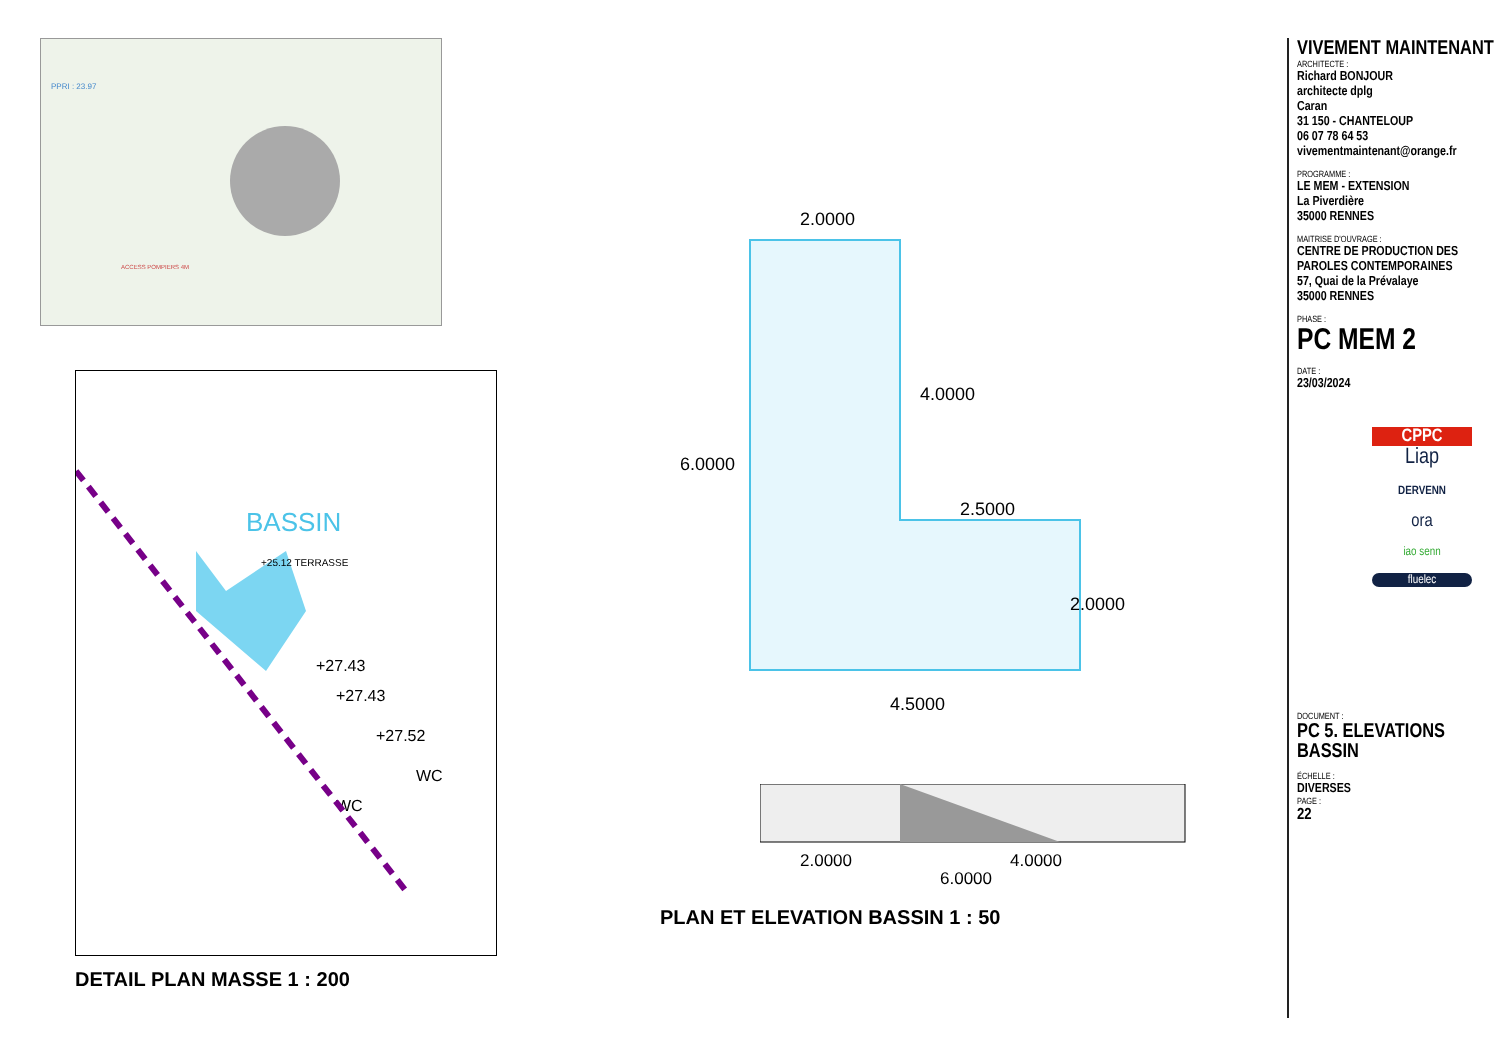PPRI : 23.97
ACCESS POMPIERS 4M
BASSIN
+25.12 TERRASSE
+27.43
+27.43
+27.52
WC
WC
DETAIL PLAN MASSE 1 : 200
2.0000
4.0000
6.0000
2.5000
2.0000
4.5000
2.0000
4.0000
6.0000
PLAN ET ELEVATION BASSIN 1 : 50
VIVEMENT MAINTENANT
ARCHITECTE :
Richard BONJOUR
architecte dplg
Caran
31 150 - CHANTELOUP
06 07 78 64 53
vivementmaintenant@orange.fr
PROGRAMME :
LE MEM - EXTENSION
La Piverdière
35000 RENNES
MAITRISE D'OUVRAGE :
CENTRE DE PRODUCTION DES
PAROLES CONTEMPORAINES
57, Quai de la Prévalaye
35000 RENNES
PHASE :
PC MEM 2
DATE :
23/03/2024
CPPC
Liap
DERVENN
ora
iao senn
fluelec
DOCUMENT :
PC 5. ELEVATIONS
BASSIN
ÉCHELLE :
DIVERSES
PAGE :
22